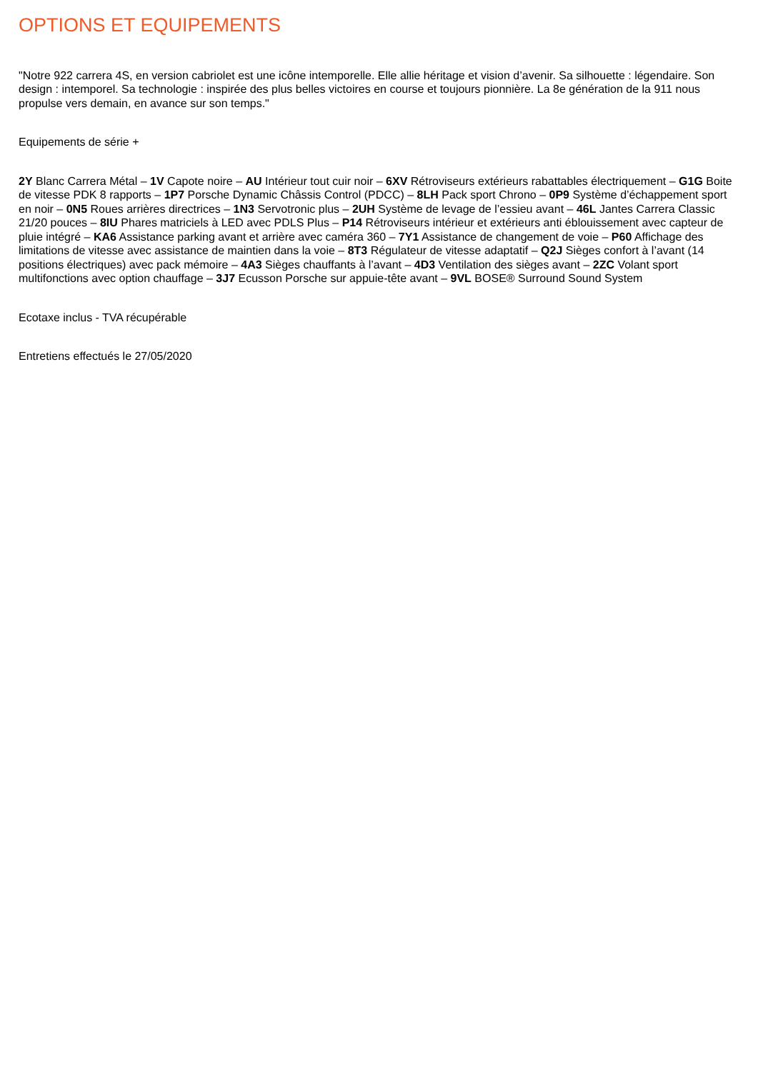OPTIONS ET EQUIPEMENTS
"Notre 922 carrera 4S, en version cabriolet est une icône intemporelle. Elle allie héritage et vision d’avenir. Sa silhouette : légendaire. Son design : intemporel. Sa technologie : inspirée des plus belles victoires en course et toujours pionnière. La 8e génération de la 911 nous propulse vers demain, en avance sur son temps."
Equipements de série +
2Y Blanc Carrera Métal – 1V Capote noire – AU Intérieur tout cuir noir – 6XV Rétroviseurs extérieurs rabattables électriquement – G1G Boite de vitesse PDK 8 rapports – 1P7 Porsche Dynamic Châssis Control (PDCC) – 8LH Pack sport Chrono – 0P9 Système d’échappement sport en noir – 0N5 Roues arrières directrices – 1N3 Servotronic plus – 2UH Système de levage de l’essieu avant – 46L Jantes Carrera Classic 21/20 pouces – 8IU Phares matriciels à LED avec PDLS Plus – P14 Rétroviseurs intérieur et extérieurs anti éblouissement avec capteur de pluie intégré – KA6 Assistance parking avant et arrière avec caméra 360 – 7Y1 Assistance de changement de voie – P60 Affichage des limitations de vitesse avec assistance de maintien dans la voie – 8T3 Régulateur de vitesse adaptatif – Q2J Sièges confort à l’avant (14 positions électriques) avec pack mémoire – 4A3 Sièges chauffants à l’avant – 4D3 Ventilation des sièges avant – 2ZC Volant sport multifonctions avec option chauffage – 3J7 Ecusson Porsche sur appuie-tête avant – 9VL BOSE® Surround Sound System
Ecotaxe inclus - TVA récupérable
Entretiens effectués le 27/05/2020